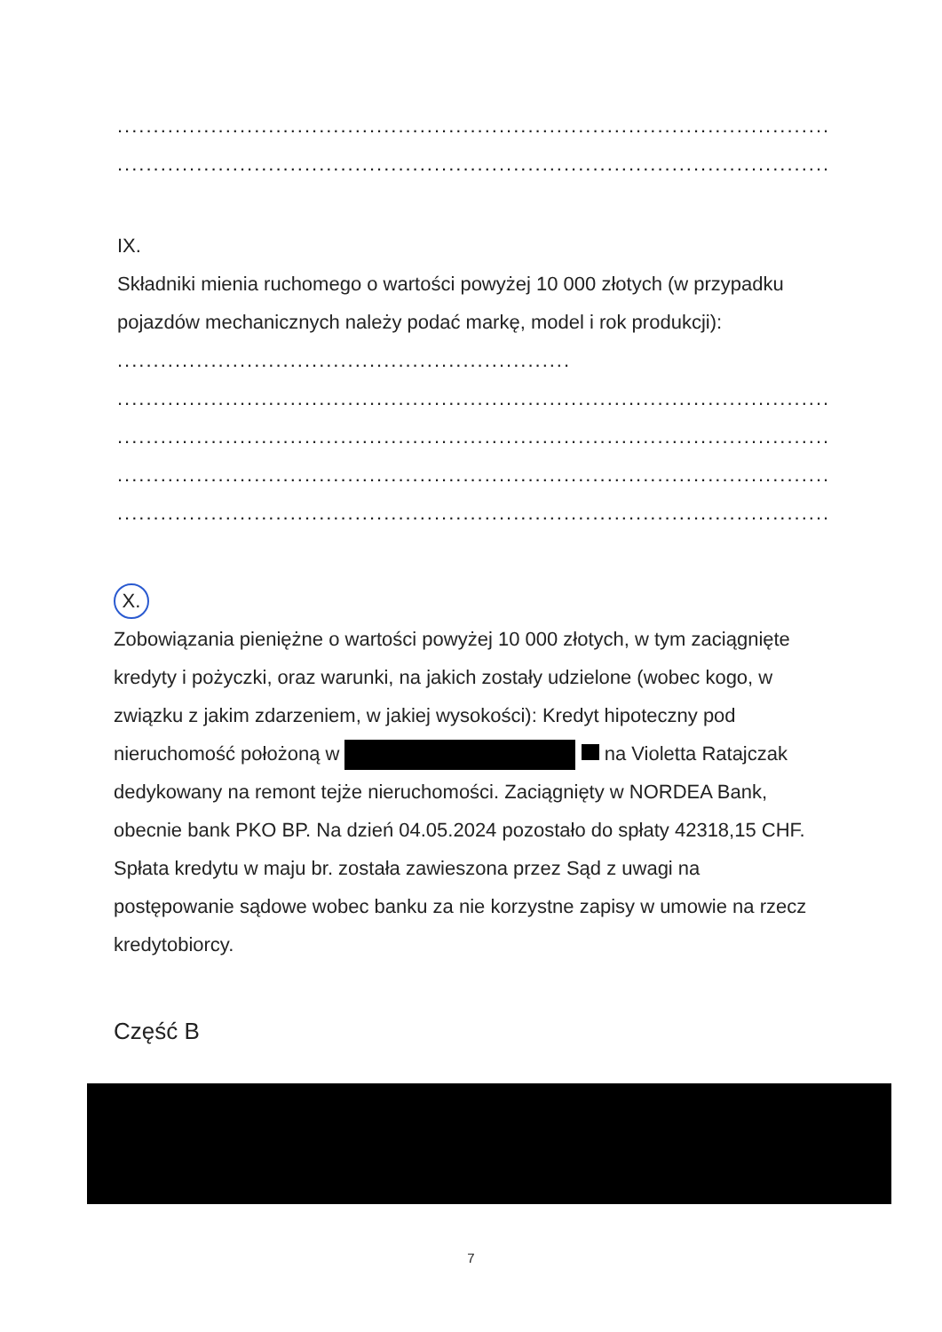................................................................................................................
................................................................................................................
IX.
Składniki mienia ruchomego o wartości powyżej 10 000 złotych (w przypadku pojazdów mechanicznych należy podać markę, model i rok produkcji): ...............................................................
................................................................................................................
................................................................................................................
................................................................................................................
................................................................................................................
X.
Zobowiązania pieniężne o wartości powyżej 10 000 złotych, w tym zaciągnięte kredyty i pożyczki, oraz warunki, na jakich zostały udzielone (wobec kogo, w związku z jakim zdarzeniem, w jakiej wysokości): Kredyt hipoteczny pod nieruchomość położoną w na Violetta Ratajczak dedykowany na remont tejże nieruchomości. Zaciągnięty w NORDEA Bank, obecnie bank PKO BP. Na dzień 04.05.2024 pozostało do spłaty 42318,15 CHF. Spłata kredytu w maju br. została zawieszona przez Sąd z uwagi na postępowanie sądowe wobec banku za nie korzystne zapisy w umowie na rzecz kredytobiorcy.
Część B
7